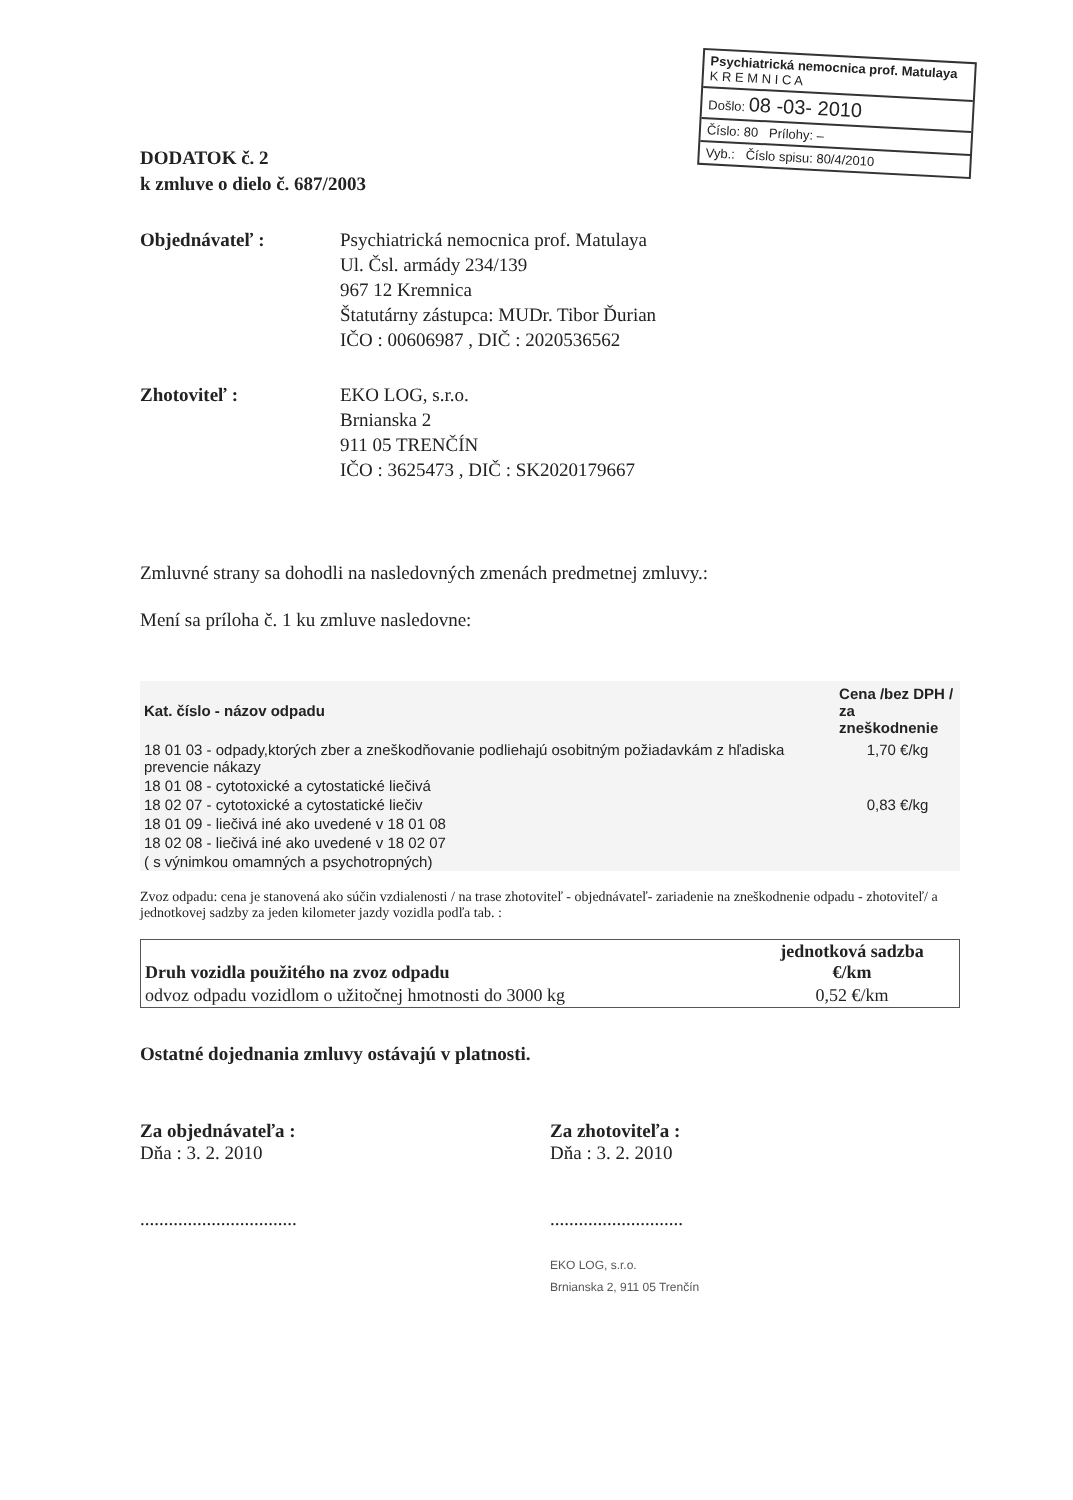Psychiatrická nemocnica prof. Matulaya
K R E M N I C A
Došlo: 08 -03- 2010
Číslo: 80 Prílohy: –
Vyb.: Číslo spisu: 80/4/2010
DODATOK č. 2
k zmluve o dielo č. 687/2003
Objednávateľ : Psychiatrická nemocnica prof. Matulaya
Ul. Čsl. armády 234/139
967 12 Kremnica
Štatutárny zástupca: MUDr. Tibor Ďurian
IČO : 00606987 , DIČ : 2020536562
Zhotoviteľ : EKO LOG, s.r.o.
Brnianska 2
911 05 TRENČÍN
IČO : 3625473 , DIČ : SK2020179667
Zmluvné strany sa dohodli na nasledovných zmenách predmetnej zmluvy.:
Mení sa príloha č. 1 ku zmluve nasledovne:
| Kat. číslo - názov odpadu | Cena /bez DPH / za zneškodnenie |
| --- | --- |
| 18 01 03 - odpady,ktorých zber a zneškodňovanie podliehajú osobitným požiadavkám z hľadiska prevencie nákazy | 1,70 €/kg |
| 18 01 08 - cytotoxické a cytostatické liečivá | |
| 18 02 07 - cytotoxické a cytostatické liečiv | 0,83 €/kg |
| 18 01 09 - liečivá iné ako uvedené v 18 01 08 | |
| 18 02 08 - liečivá iné ako uvedené v 18 02 07 | |
| ( s výnimkou omamných a psychotropných) | |
Zvoz odpadu: cena je stanovená ako súčin vzdialenosti / na trase zhotoviteľ - objednávateľ- zariadenie na zneškodnenie odpadu - zhotoviteľ/ a jednotkovej sadzby za jeden kilometer jazdy vozidla podľa tab. :
| Druh vozidla použitého na zvoz odpadu | jednotková sadzba €/km |
| --- | --- |
| odvoz odpadu vozidlom o užitočnej hmotnosti do 3000 kg | 0,52 €/km |
Ostatné dojednania zmluvy ostávajú v platnosti.
Za objednávateľa :
Dňa : 3. 2. 2010
.................................
Za zhotoviteľa :
Dňa : 3. 2. 2010
............................
EKO LOG, s.r.o.
Brnianska 2, 911 05 Trenčín